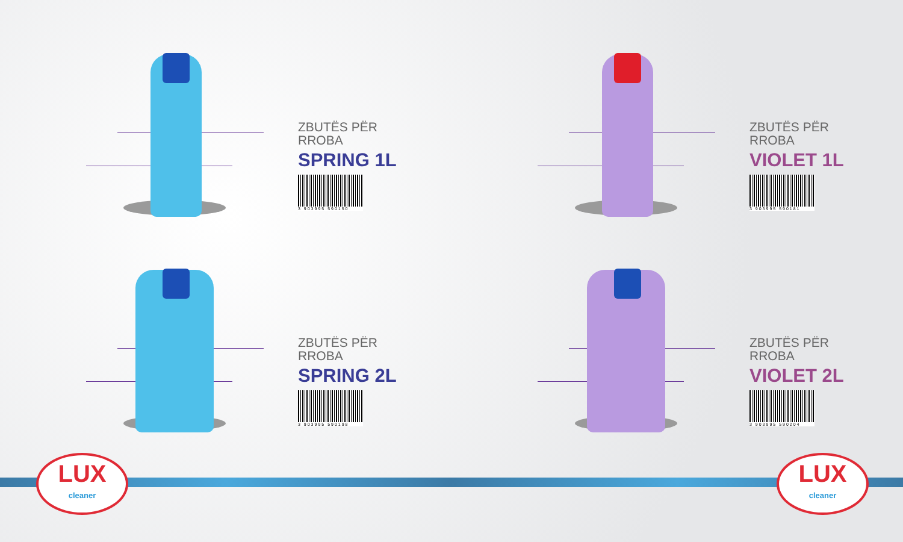ZBUTËS PËR
RROBA
SPRING 1L
3 903995 590150
ZBUTËS PËR
RROBA
VIOLET 1L
3 903995 590181
ZBUTËS PËR
RROBA
SPRING 2L
3 903995 590198
ZBUTËS PËR
RROBA
VIOLET 2L
3 903995 590204
LUX
cleaner
LUX
cleaner